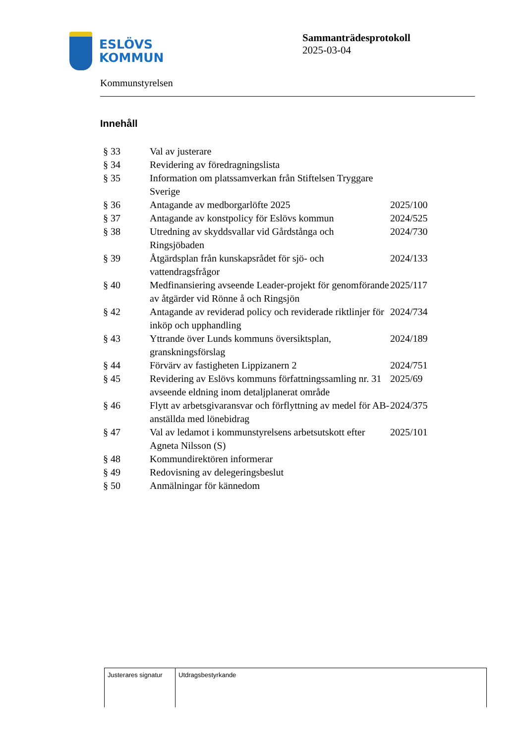ESLÖVS
KOMMUN
Kommunstyrelsen
Sammanträdesprotokoll
2025-03-04
Innehåll
| § 33 | Val av justerare | |
| § 34 | Revidering av föredragningslista | |
| § 35 | Information om platssamverkan från Stiftelsen Tryggare Sverige | |
| § 36 | Antagande av medborgarlöfte 2025 | 2025/100 |
| § 37 | Antagande av konstpolicy för Eslövs kommun | 2024/525 |
| § 38 | Utredning av skyddsvallar vid Gårdstånga och Ringsjöbaden | 2024/730 |
| § 39 | Åtgärdsplan från kunskapsrådet för sjö- och vattendragsfrågor | 2024/133 |
| § 40 | Medfinansiering avseende Leader-projekt för genomförande av åtgärder vid Rönne å och Ringsjön | 2025/117 |
| § 42 | Antagande av reviderad policy och reviderade riktlinjer för inköp och upphandling | 2024/734 |
| § 43 | Yttrande över Lunds kommuns översiktsplan, granskningsförslag | 2024/189 |
| § 44 | Förvärv av fastigheten Lippizanern 2 | 2024/751 |
| § 45 | Revidering av Eslövs kommuns författningssamling nr. 31 avseende eldning inom detaljplanerat område | 2025/69 |
| § 46 | Flytt av arbetsgivaransvar och förflyttning av medel för AB-anställda med lönebidrag | 2024/375 |
| § 47 | Val av ledamot i kommunstyrelsens arbetsutskott efter Agneta Nilsson (S) | 2025/101 |
| § 48 | Kommundirektören informerar | |
| § 49 | Redovisning av delegeringsbeslut | |
| § 50 | Anmälningar för kännedom | |
| Justerares signatur | Utdragsbestyrkande |